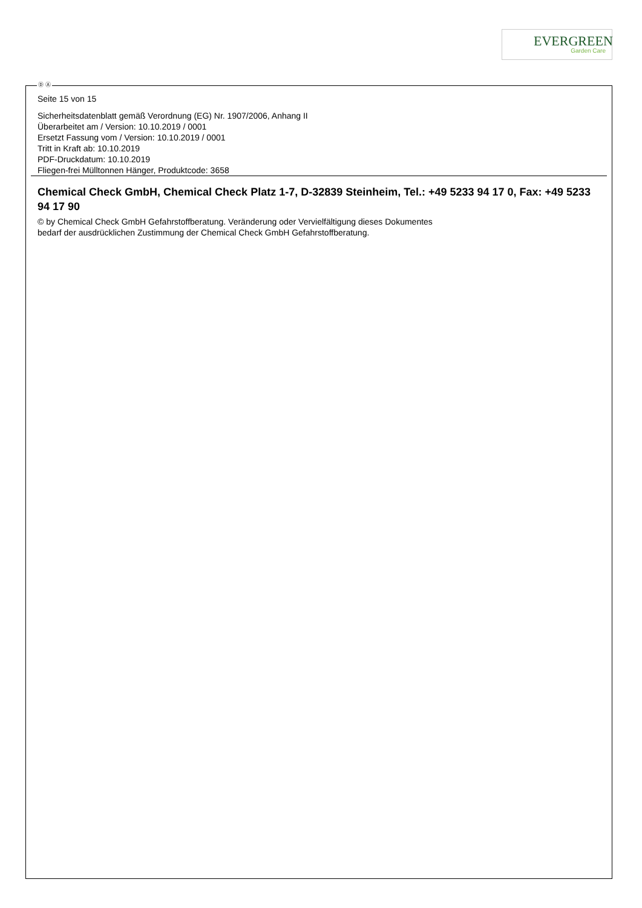EVERGREEN
Garden Care
Ⓓ Ⓐ
Seite 15 von 15
Sicherheitsdatenblatt gemäß Verordnung (EG) Nr. 1907/2006, Anhang II
Überarbeitet am / Version: 10.10.2019 / 0001
Ersetzt Fassung vom / Version: 10.10.2019 / 0001
Tritt in Kraft ab: 10.10.2019
PDF-Druckdatum: 10.10.2019
Fliegen-frei Mülltonnen Hänger, Produktcode: 3658
Chemical Check GmbH, Chemical Check Platz 1-7, D-32839 Steinheim, Tel.: +49 5233 94 17 0, Fax: +49 5233 94 17 90
© by Chemical Check GmbH Gefahrstoffberatung. Veränderung oder Vervielfältigung dieses Dokumentes
bedarf der ausdrücklichen Zustimmung der Chemical Check GmbH Gefahrstoffberatung.